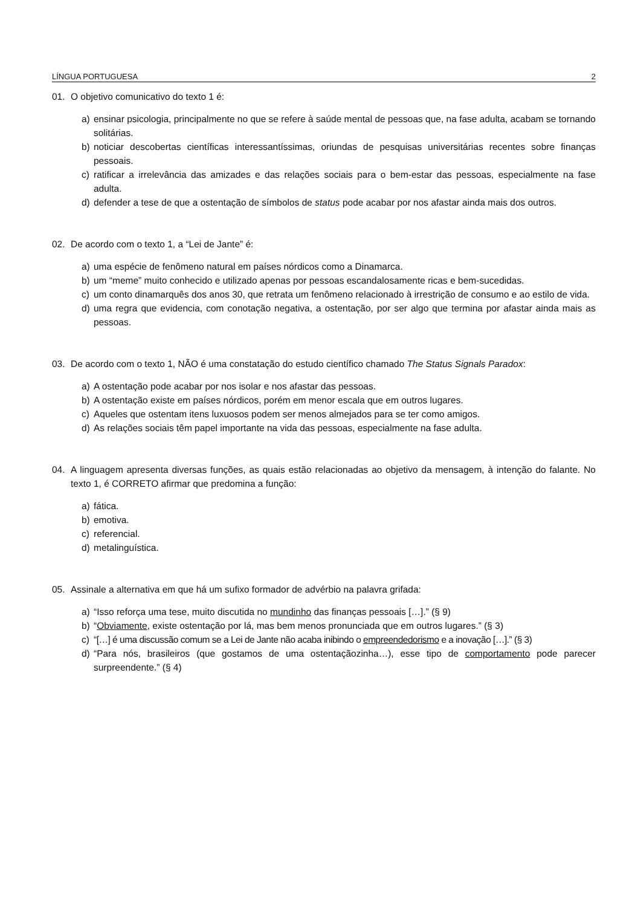LÍNGUA PORTUGUESA 2
01. O objetivo comunicativo do texto 1 é:
a) ensinar psicologia, principalmente no que se refere à saúde mental de pessoas que, na fase adulta, acabam se tornando solitárias.
b) noticiar descobertas científicas interessantíssimas, oriundas de pesquisas universitárias recentes sobre finanças pessoais.
c) ratificar a irrelevância das amizades e das relações sociais para o bem-estar das pessoas, especialmente na fase adulta.
d) defender a tese de que a ostentação de símbolos de status pode acabar por nos afastar ainda mais dos outros.
02. De acordo com o texto 1, a “Lei de Jante” é:
a) uma espécie de fenômeno natural em países nórdicos como a Dinamarca.
b) um “meme” muito conhecido e utilizado apenas por pessoas escandalosamente ricas e bem-sucedidas.
c) um conto dinamarquês dos anos 30, que retrata um fenômeno relacionado à irrestrição de consumo e ao estilo de vida.
d) uma regra que evidencia, com conotação negativa, a ostentação, por ser algo que termina por afastar ainda mais as pessoas.
03. De acordo com o texto 1, NÃO é uma constatação do estudo científico chamado The Status Signals Paradox:
a) A ostentação pode acabar por nos isolar e nos afastar das pessoas.
b) A ostentação existe em países nórdicos, porém em menor escala que em outros lugares.
c) Aqueles que ostentam itens luxuosos podem ser menos almejados para se ter como amigos.
d) As relações sociais têm papel importante na vida das pessoas, especialmente na fase adulta.
04. A linguagem apresenta diversas funções, as quais estão relacionadas ao objetivo da mensagem, à intenção do falante. No texto 1, é CORRETO afirmar que predomina a função:
a) fática.
b) emotiva.
c) referencial.
d) metalinguística.
05. Assinale a alternativa em que há um sufixo formador de advérbio na palavra grifada:
a) “Isso reforça uma tese, muito discutida no mundinho das finanças pessoais […].” (§ 9)
b) “Obviamente, existe ostentação por lá, mas bem menos pronunciada que em outros lugares.” (§ 3)
c) “[…] é uma discussão comum se a Lei de Jante não acaba inibindo o empreendedorismo e a inovação […].” (§ 3)
d) “Para nós, brasileiros (que gostamos de uma ostentaçãozinha…), esse tipo de comportamento pode parecer surpreendente.” (§ 4)